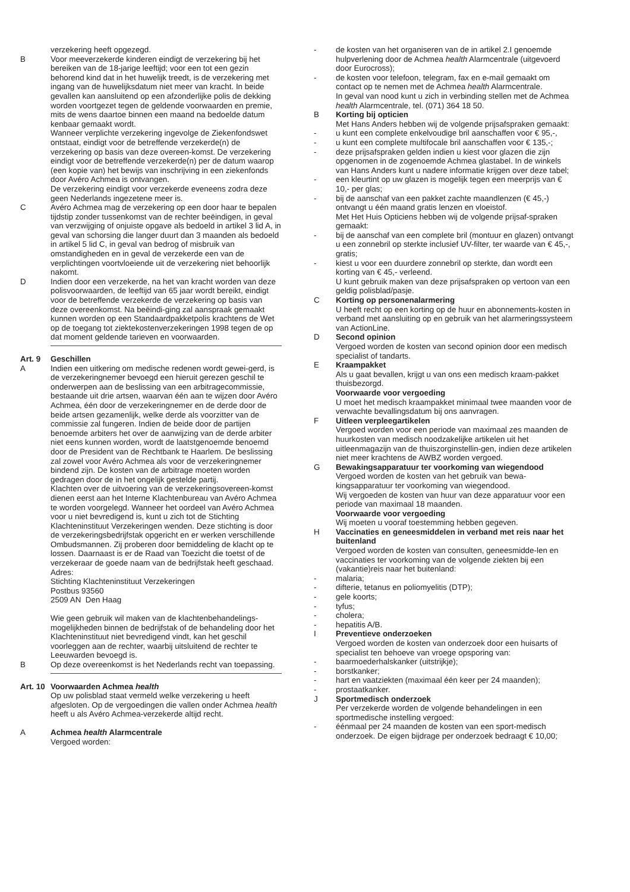verzekering heeft opgezegd.
B Voor meeverzekerde kinderen eindigt de verzekering bij het bereiken van de 18-jarige leeftijd; voor een tot een gezin behorend kind dat in het huwelijk treedt, is de verzekering met ingang van de huwelijksdatum niet meer van kracht. In beide gevallen kan aansluitend op een afzonderlijke polis de dekking worden voortgezet tegen de geldende voorwaarden en premie, mits de wens daartoe binnen een maand na bedoelde datum kenbaar gemaakt wordt.
Wanneer verplichte verzekering ingevolge de Ziekenfondswet ontstaat, eindigt voor de betreffende verzekerde(n) de verzekering op basis van deze overeen-komst. De verzekering eindigt voor de betreffende verzekerde(n) per de datum waarop (een kopie van) het bewijs van inschrijving in een ziekenfonds door Avéro Achmea is ontvangen.
De verzekering eindigt voor verzekerde eveneens zodra deze geen Nederlands ingezetene meer is.
C Avéro Achmea mag de verzekering op een door haar te bepalen tijdstip zonder tussenkomst van de rechter beëindigen, in geval van verzwijging of onjuiste opgave als bedoeld in artikel 3 lid A, in geval van schorsing die langer duurt dan 3 maanden als bedoeld in artikel 5 lid C, in geval van bedrog of misbruik van omstandigheden en in geval de verzekerde een van de verplichtingen voortvloeiende uit de verzekering niet behoorlijk nakomt.
D Indien door een verzekerde, na het van kracht worden van deze polisvoorwaarden, de leeftijd van 65 jaar wordt bereikt, eindigt voor de betreffende verzekerde de verzekering op basis van deze overeenkomst. Na beëindi-ging zal aanspraak gemaakt kunnen worden op een Standaardpakketpolis krachtens de Wet op de toegang tot ziektekostenverzekeringen 1998 tegen de op dat moment geldende tarieven en voorwaarden.
Art. 9 Geschillen
A Indien een uitkering om medische redenen wordt gewei-gerd, is de verzekeringnemer bevoegd een hieruit gerezen geschil te onderwerpen aan de beslissing van een arbitragecommissie, bestaande uit drie artsen, waarvan één aan te wijzen door Avéro Achmea, één door de verzekeringnemer en de derde door de beide artsen gezamenlijk, welke derde als voorzitter van de commissie zal fungeren. Indien de beide door de partijen benoemde arbiters het over de aanwijzing van de derde arbiter niet eens kunnen worden, wordt de laatstgenoemde benoemd door de President van de Rechtbank te Haarlem. De beslissing zal zowel voor Avéro Achmea als voor de verzekeringnemer bindend zijn. De kosten van de arbitrage moeten worden gedragen door de in het ongelijk gestelde partij.
Klachten over de uitvoering van de verzekeringsovereen-komst dienen eerst aan het Interne Klachtenbureau van Avéro Achmea te worden voorgelegd. Wanneer het oordeel van Avéro Achmea voor u niet bevredigend is, kunt u zich tot de Stichting Klachteninstituut Verzekeringen wenden. Deze stichting is door de verzekeringsbedrijfstak opgericht en er werken verschillende Ombudsmannen. Zij proberen door bemiddeling de klacht op te lossen. Daarnaast is er de Raad van Toezicht die toetst of de verzekeraar de goede naam van de bedrijfstak heeft geschaad.
Adres:
Stichting Klachteninstituut Verzekeringen
Postbus 93560
2509 AN Den Haag
Wie geen gebruik wil maken van de klachtenbehandelings-mogelijkheden binnen de bedrijfstak of de behandeling door het Klachteninstituut niet bevredigend vindt, kan het geschil voorleggen aan de rechter, waarbij uitsluitend de rechter te Leeuwarden bevoegd is.
B Op deze overeenkomst is het Nederlands recht van toepassing.
Art. 10
Voorwaarden Achmea health
Op uw polisblad staat vermeld welke verzekering u heeft afgesloten. Op de vergoedingen die vallen onder Achmea health heeft u als Avéro Achmea-verzekerde altijd recht.
A Achmea health Alarmcentrale
Vergoed worden:
- de kosten van het organiseren van de in artikel 2.I genoemde hulpverlening door de Achmea health Alarmcentrale (uitgevoerd door Eurocross);
- de kosten voor telefoon, telegram, fax en e-mail gemaakt om contact op te nemen met de Achmea health Alarmcentrale.
In geval van nood kunt u zich in verbinding stellen met de Achmea health Alarmcentrale, tel. (071) 364 18 50.
B Korting bij opticien
Met Hans Anders hebben wij de volgende prijsafspraken gemaakt:
- u kunt een complete enkelvoudige bril aanschaffen voor € 95,-,
- u kunt een complete multifocale bril aanschaffen voor € 135,-;
- deze prijsafspraken gelden indien u kiest voor glazen die zijn opgenomen in de zogenoemde Achmea glastabel. In de winkels van Hans Anders kunt u nadere informatie krijgen over deze tabel;
- een kleurtint op uw glazen is mogelijk tegen een meerprijs van € 10,- per glas;
- bij de aanschaf van een pakket zachte maandlenzen (€ 45,-) ontvangt u één maand gratis lenzen en vloeistof.
Met Het Huis Opticiens hebben wij de volgende prijsaf-spraken gemaakt:
- bij de aanschaf van een complete bril (montuur en glazen) ontvangt u een zonnebril op sterkte inclusief UV-filter, ter waarde van € 45,-, gratis;
- kiest u voor een duurdere zonnebril op sterkte, dan wordt een korting van € 45,- verleend.
U kunt gebruik maken van deze prijsafspraken op vertoon van een geldig polisblad/pasje.
C Korting op personenalarmering
U heeft recht op een korting op de huur en abonnements-kosten in verband met aansluiting op en gebruik van het alarmeringssysteem van ActionLine.
D Second opinion
Vergoed worden de kosten van second opinion door een medisch specialist of tandarts.
E Kraampakket
Als u gaat bevallen, krijgt u van ons een medisch kraam-pakket thuisbezorgd.
Voorwaarde voor vergoeding
U moet het medisch kraampakket minimaal twee maanden voor de verwachte bevallingsdatum bij ons aanvragen.
F Uitleen verpleegartikelen
Vergoed worden voor een periode van maximaal zes maanden de huurkosten van medisch noodzakelijke artikelen uit het uitleenmagazijn van de thuiszorginstellin-gen, indien deze artikelen niet meer krachtens de AWBZ worden vergoed.
G Bewakingsapparatuur ter voorkoming van wiegendood
Vergoed worden de kosten van het gebruik van bewa-kingsapparatuur ter voorkoming van wiegendood.
Wij vergoeden de kosten van huur van deze apparatuur voor een periode van maximaal 18 maanden.
Voorwaarde voor vergoeding
Wij moeten u vooraf toestemming hebben gegeven.
H Vaccinaties en geneesmiddelen in verband met reis naar het buitenland
Vergoed worden de kosten van consulten, geneesmidde-len en vaccinaties ter voorkoming van de volgende ziekten bij een (vakantie)reis naar het buitenland:
- malaria;
- difterie, tetanus en poliomyelitis (DTP);
- gele koorts;
- tyfus;
- cholera;
- hepatitis A/B.
I Preventieve onderzoeken
Vergoed worden de kosten van onderzoek door een huisarts of specialist ten behoeve van vroege opsporing van:
- baarmoederhalskanker (uitstrijkje);
- borstkanker;
- hart en vaatziekten (maximaal één keer per 24 maanden);
- prostaatkanker.
J Sportmedisch onderzoek
Per verzekerde worden de volgende behandelingen in een sportmedische instelling vergoed:
- éénmaal per 24 maanden de kosten van een sport-medisch onderzoek. De eigen bijdrage per onderzoek bedraagt € 10,00;